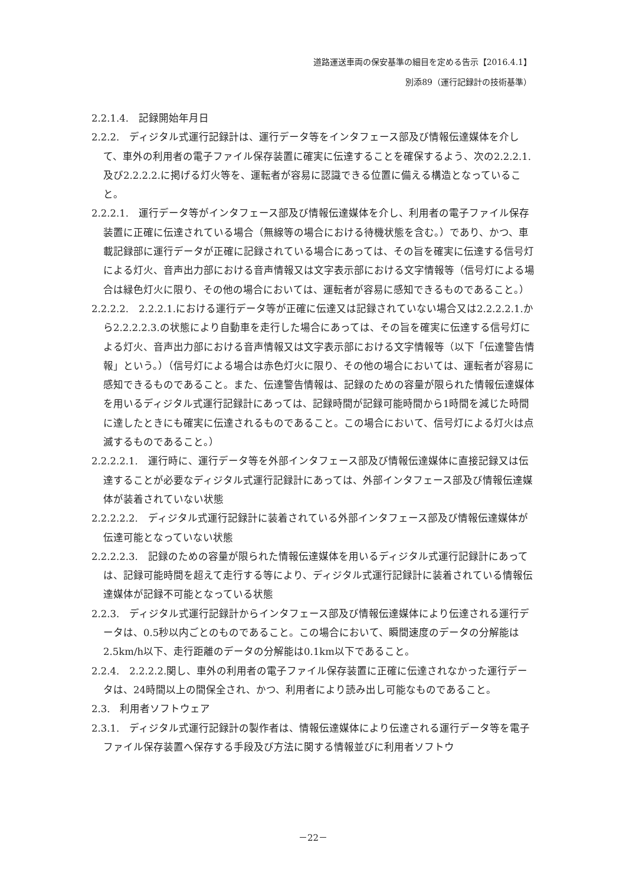道路運送車両の保安基準の細目を定める告示【2016.4.1】
別添89（運行記録計の技術基準）
2.2.1.4.　記録開始年月日
2.2.2.　ディジタル式運行記録計は、運行データ等をインタフェース部及び情報伝達媒体を介して、車外の利用者の電子ファイル保存装置に確実に伝達することを確保するよう、次の2.2.2.1.及び2.2.2.2.に掲げる灯火等を、運転者が容易に認識できる位置に備える構造となっていること。
2.2.2.1.　運行データ等がインタフェース部及び情報伝達媒体を介し、利用者の電子ファイル保存装置に正確に伝達されている場合（無線等の場合における待機状態を含む。）であり、かつ、車載記録部に運行データが正確に記録されている場合にあっては、その旨を確実に伝達する信号灯による灯火、音声出力部における音声情報又は文字表示部における文字情報等（信号灯による場合は緑色灯火に限り、その他の場合においては、運転者が容易に感知できるものであること。）
2.2.2.2.　2.2.2.1.における運行データ等が正確に伝達又は記録されていない場合又は2.2.2.2.1.から2.2.2.2.3.の状態により自動車を走行した場合にあっては、その旨を確実に伝達する信号灯による灯火、音声出力部における音声情報又は文字表示部における文字情報等（以下「伝達警告情報」という。）（信号灯による場合は赤色灯火に限り、その他の場合においては、運転者が容易に感知できるものであること。また、伝達警告情報は、記録のための容量が限られた情報伝達媒体を用いるディジタル式運行記録計にあっては、記録時間が記録可能時間から1時間を減じた時間に達したときにも確実に伝達されるものであること。この場合において、信号灯による灯火は点滅するものであること。）
2.2.2.2.1.　運行時に、運行データ等を外部インタフェース部及び情報伝達媒体に直接記録又は伝達することが必要なディジタル式運行記録計にあっては、外部インタフェース部及び情報伝達媒体が装着されていない状態
2.2.2.2.2.　ディジタル式運行記録計に装着されている外部インタフェース部及び情報伝達媒体が伝達可能となっていない状態
2.2.2.2.3.　記録のための容量が限られた情報伝達媒体を用いるディジタル式運行記録計にあっては、記録可能時間を超えて走行する等により、ディジタル式運行記録計に装着されている情報伝達媒体が記録不可能となっている状態
2.2.3.　ディジタル式運行記録計からインタフェース部及び情報伝達媒体により伝達される運行データは、0.5秒以内ごとのものであること。この場合において、瞬間速度のデータの分解能は2.5km/h以下、走行距離のデータの分解能は0.1km以下であること。
2.2.4.　2.2.2.2.関し、車外の利用者の電子ファイル保存装置に正確に伝達されなかった運行データは、24時間以上の間保全され、かつ、利用者により読み出し可能なものであること。
2.3.　利用者ソフトウェア
2.3.1.　ディジタル式運行記録計の製作者は、情報伝達媒体により伝達される運行データ等を電子ファイル保存装置へ保存する手段及び方法に関する情報並びに利用者ソフトウ
－22－